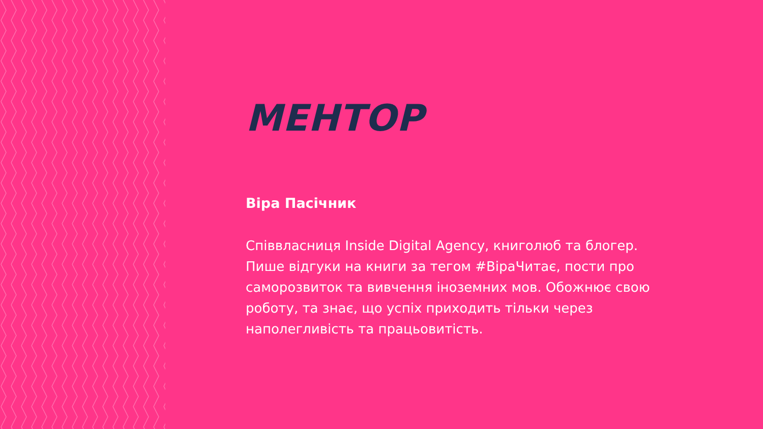МЕНТОР
Віра Пасічник
Співвласниця Inside Digital Agency, книголюб та блогер. Пише відгуки на книги за тегом #ВіраЧитає, пости про саморозвиток та вивчення іноземних мов. Обожнює свою роботу, та знає, що успіх приходить тільки через наполегливість та працьовитість.